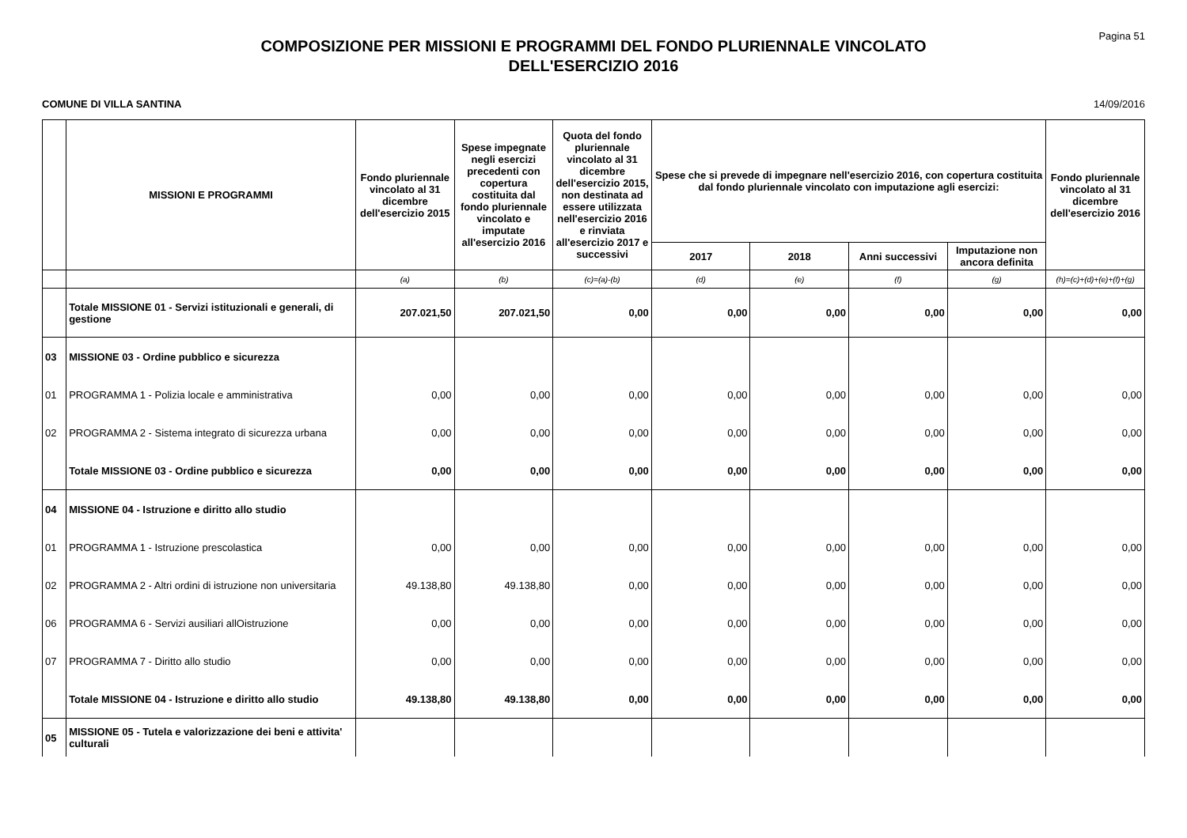Pagina 51
COMPOSIZIONE PER MISSIONI E PROGRAMMI DEL FONDO PLURIENNALE VINCOLATO
DELL'ESERCIZIO 2016
COMUNE DI VILLA SANTINA 14/09/2016
| | MISSIONI E PROGRAMMI | Fondo pluriennale vincolato al 31 dicembre dell'esercizio 2015 | Spese impegnate negli esercizi precedenti con copertura costituita dal fondo pluriennale vincolato e imputate all'esercizio 2016 | Quota del fondo pluriennale vincolato al 31 dicembre dell'esercizio 2015, non destinata ad essere utilizzata nell'esercizio 2016 e rinviata all'esercizio 2017 e successivi | Spese che si prevede di impegnare nell'esercizio 2016, con copertura costituita dal fondo pluriennale vincolato con imputazione agli esercizi: | | | | Fondo pluriennale vincolato al 31 dicembre dell'esercizio 2016 |
| --- | --- | --- | --- | --- | --- | --- | --- | --- | --- |
| | | | | | 2017 | 2018 | Anni successivi | Imputazione non ancora definita | |
| | | (a) | (b) | (c)=(a)-(b) | (d) | (e) | (f) | (g) | (h)=(c)+(d)+(e)+(f)+(g) |
| | Totale MISSIONE 01 - Servizi istituzionali e generali, di gestione | 207.021,50 | 207.021,50 | 0,00 | 0,00 | 0,00 | 0,00 | 0,00 | 0,00 |
| 03 | MISSIONE 03 - Ordine pubblico e sicurezza | | | | | | | | |
| 01 | PROGRAMMA 1 - Polizia locale e amministrativa | 0,00 | 0,00 | 0,00 | 0,00 | 0,00 | 0,00 | 0,00 | 0,00 |
| 02 | PROGRAMMA 2 - Sistema integrato di sicurezza urbana | 0,00 | 0,00 | 0,00 | 0,00 | 0,00 | 0,00 | 0,00 | 0,00 |
| | Totale MISSIONE 03 - Ordine pubblico e sicurezza | 0,00 | 0,00 | 0,00 | 0,00 | 0,00 | 0,00 | 0,00 | 0,00 |
| 04 | MISSIONE 04 - Istruzione e diritto allo studio | | | | | | | | |
| 01 | PROGRAMMA 1 - Istruzione prescolastica | 0,00 | 0,00 | 0,00 | 0,00 | 0,00 | 0,00 | 0,00 | 0,00 |
| 02 | PROGRAMMA 2 - Altri ordini di istruzione non universitaria | 49.138,80 | 49.138,80 | 0,00 | 0,00 | 0,00 | 0,00 | 0,00 | 0,00 |
| 06 | PROGRAMMA 6 - Servizi ausiliari allOistruzione | 0,00 | 0,00 | 0,00 | 0,00 | 0,00 | 0,00 | 0,00 | 0,00 |
| 07 | PROGRAMMA 7 - Diritto allo studio | 0,00 | 0,00 | 0,00 | 0,00 | 0,00 | 0,00 | 0,00 | 0,00 |
| | Totale MISSIONE 04 - Istruzione e diritto allo studio | 49.138,80 | 49.138,80 | 0,00 | 0,00 | 0,00 | 0,00 | 0,00 | 0,00 |
| 05 | MISSIONE 05 - Tutela e valorizzazione dei beni e attivita' culturali | | | | | | | | |